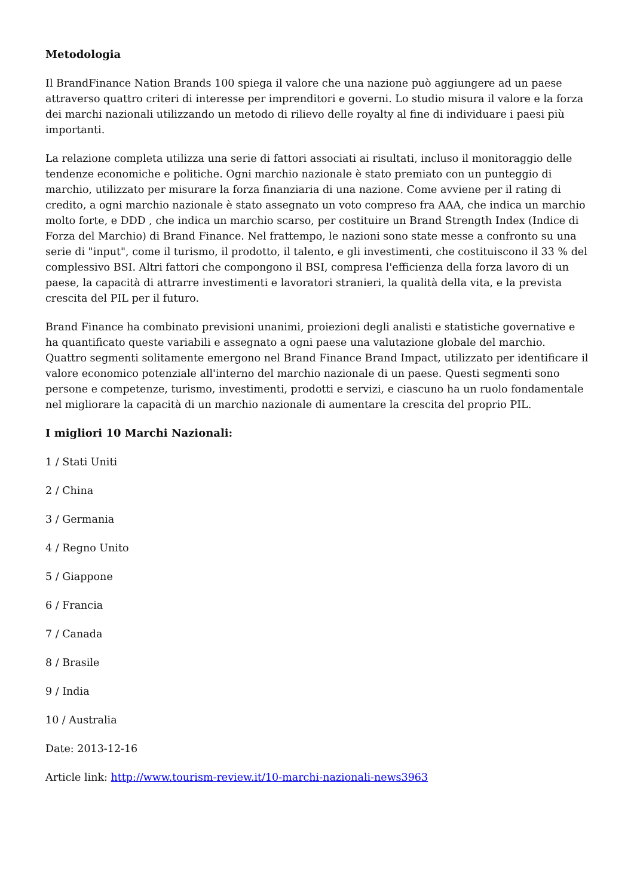Metodologia
Il BrandFinance Nation Brands 100 spiega il valore che una nazione può aggiungere ad un paese attraverso quattro criteri di interesse per imprenditori e governi. Lo studio misura il valore e la forza dei marchi nazionali utilizzando un metodo di rilievo delle royalty al fine di individuare i paesi più importanti.
La relazione completa utilizza una serie di fattori associati ai risultati, incluso il monitoraggio delle tendenze economiche e politiche. Ogni marchio nazionale è stato premiato con un punteggio di marchio, utilizzato per misurare la forza finanziaria di una nazione. Come avviene per il rating di credito, a ogni marchio nazionale è stato assegnato un voto compreso fra AAA, che indica un marchio molto forte, e DDD , che indica un marchio scarso, per costituire un Brand Strength Index (Indice di Forza del Marchio) di Brand Finance. Nel frattempo, le nazioni sono state messe a confronto su una serie di "input", come il turismo, il prodotto, il talento, e gli investimenti, che costituiscono il 33 % del complessivo BSI. Altri fattori che compongono il BSI, compresa l'efficienza della forza lavoro di un paese, la capacità di attrarre investimenti e lavoratori stranieri, la qualità della vita, e la prevista crescita del PIL per il futuro.
Brand Finance ha combinato previsioni unanimi, proiezioni degli analisti e statistiche governative e ha quantificato queste variabili e assegnato a ogni paese una valutazione globale del marchio. Quattro segmenti solitamente emergono nel Brand Finance Brand Impact, utilizzato per identificare il valore economico potenziale all'interno del marchio nazionale di un paese. Questi segmenti sono persone e competenze, turismo, investimenti, prodotti e servizi, e ciascuno ha un ruolo fondamentale nel migliorare la capacità di un marchio nazionale di aumentare la crescita del proprio PIL.
I migliori 10 Marchi Nazionali:
1 / Stati Uniti
2 / China
3 / Germania
4 / Regno Unito
5 / Giappone
6 / Francia
7 / Canada
8 / Brasile
9 / India
10 / Australia
Date: 2013-12-16
Article link: http://www.tourism-review.it/10-marchi-nazionali-news3963